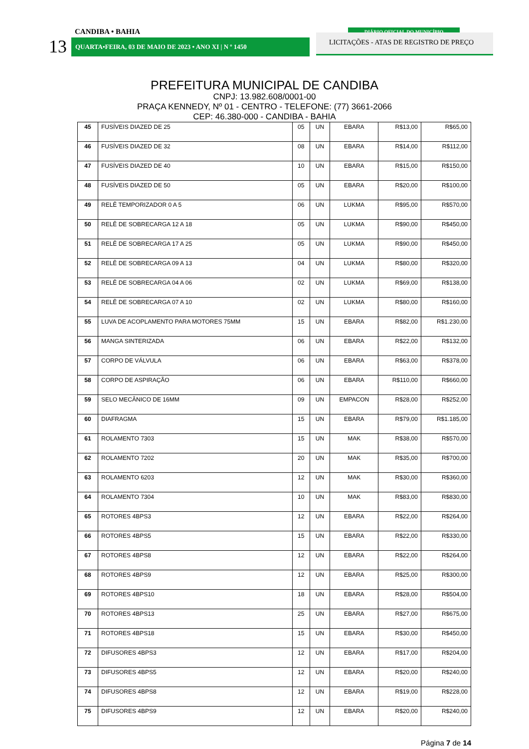CANDIBA • BAHIA
13 QUARTA•FEIRA, 03 DE MAIO DE 2023 • ANO XI | N º 1450
DIÁRIO OFICIAL DO MUNICÍPIO
LICITAÇÕES - ATAS DE REGISTRO DE PREÇO
PREFEITURA MUNICIPAL DE CANDIBA
CNPJ: 13.982.608/0001-00
PRAÇA KENNEDY, Nº 01 - CENTRO - TELEFONE: (77) 3661-2066
CEP: 46.380-000 - CANDIBA - BAHIA
| 45 | FUSÍVEIS DIAZED DE 25 | 05 | UN | EBARA | R$13,00 | R$65,00 |
| 46 | FUSÍVEIS DIAZED DE 32 | 08 | UN | EBARA | R$14,00 | R$112,00 |
| 47 | FUSÍVEIS DIAZED DE 40 | 10 | UN | EBARA | R$15,00 | R$150,00 |
| 48 | FUSÍVEIS DIAZED DE 50 | 05 | UN | EBARA | R$20,00 | R$100,00 |
| 49 | RELÊ TEMPORIZADOR 0 A 5 | 06 | UN | LUKMA | R$95,00 | R$570,00 |
| 50 | RELÊ DE SOBRECARGA 12 A 18 | 05 | UN | LUKMA | R$90,00 | R$450,00 |
| 51 | RELÊ DE SOBRECARGA 17 A 25 | 05 | UN | LUKMA | R$90,00 | R$450,00 |
| 52 | RELÊ DE SOBRECARGA 09 A 13 | 04 | UN | LUKMA | R$80,00 | R$320,00 |
| 53 | RELÊ DE SOBRECARGA 04 A 06 | 02 | UN | LUKMA | R$69,00 | R$138,00 |
| 54 | RELÊ DE SOBRECARGA 07 A 10 | 02 | UN | LUKMA | R$80,00 | R$160,00 |
| 55 | LUVA DE ACOPLAMENTO PARA MOTORES 75MM | 15 | UN | EBARA | R$82,00 | R$1.230,00 |
| 56 | MANGA SINTERIZADA | 06 | UN | EBARA | R$22,00 | R$132,00 |
| 57 | CORPO DE VÁLVULA | 06 | UN | EBARA | R$63,00 | R$378,00 |
| 58 | CORPO DE ASPIRAÇÃO | 06 | UN | EBARA | R$110,00 | R$660,00 |
| 59 | SELO MECÂNICO DE 16MM | 09 | UN | EMPACON | R$28,00 | R$252,00 |
| 60 | DIAFRAGMA | 15 | UN | EBARA | R$79,00 | R$1.185,00 |
| 61 | ROLAMENTO 7303 | 15 | UN | MAK | R$38,00 | R$570,00 |
| 62 | ROLAMENTO 7202 | 20 | UN | MAK | R$35,00 | R$700,00 |
| 63 | ROLAMENTO 6203 | 12 | UN | MAK | R$30,00 | R$360,00 |
| 64 | ROLAMENTO 7304 | 10 | UN | MAK | R$83,00 | R$830,00 |
| 65 | ROTORES 4BPS3 | 12 | UN | EBARA | R$22,00 | R$264,00 |
| 66 | ROTORES 4BPS5 | 15 | UN | EBARA | R$22,00 | R$330,00 |
| 67 | ROTORES 4BPS8 | 12 | UN | EBARA | R$22,00 | R$264,00 |
| 68 | ROTORES 4BPS9 | 12 | UN | EBARA | R$25,00 | R$300,00 |
| 69 | ROTORES 4BPS10 | 18 | UN | EBARA | R$28,00 | R$504,00 |
| 70 | ROTORES 4BPS13 | 25 | UN | EBARA | R$27,00 | R$675,00 |
| 71 | ROTORES 4BPS18 | 15 | UN | EBARA | R$30,00 | R$450,00 |
| 72 | DIFUSORES 4BPS3 | 12 | UN | EBARA | R$17,00 | R$204,00 |
| 73 | DIFUSORES 4BPS5 | 12 | UN | EBARA | R$20,00 | R$240,00 |
| 74 | DIFUSORES 4BPS8 | 12 | UN | EBARA | R$19,00 | R$228,00 |
| 75 | DIFUSORES 4BPS9 | 12 | UN | EBARA | R$20,00 | R$240,00 |
Página 7 de 14